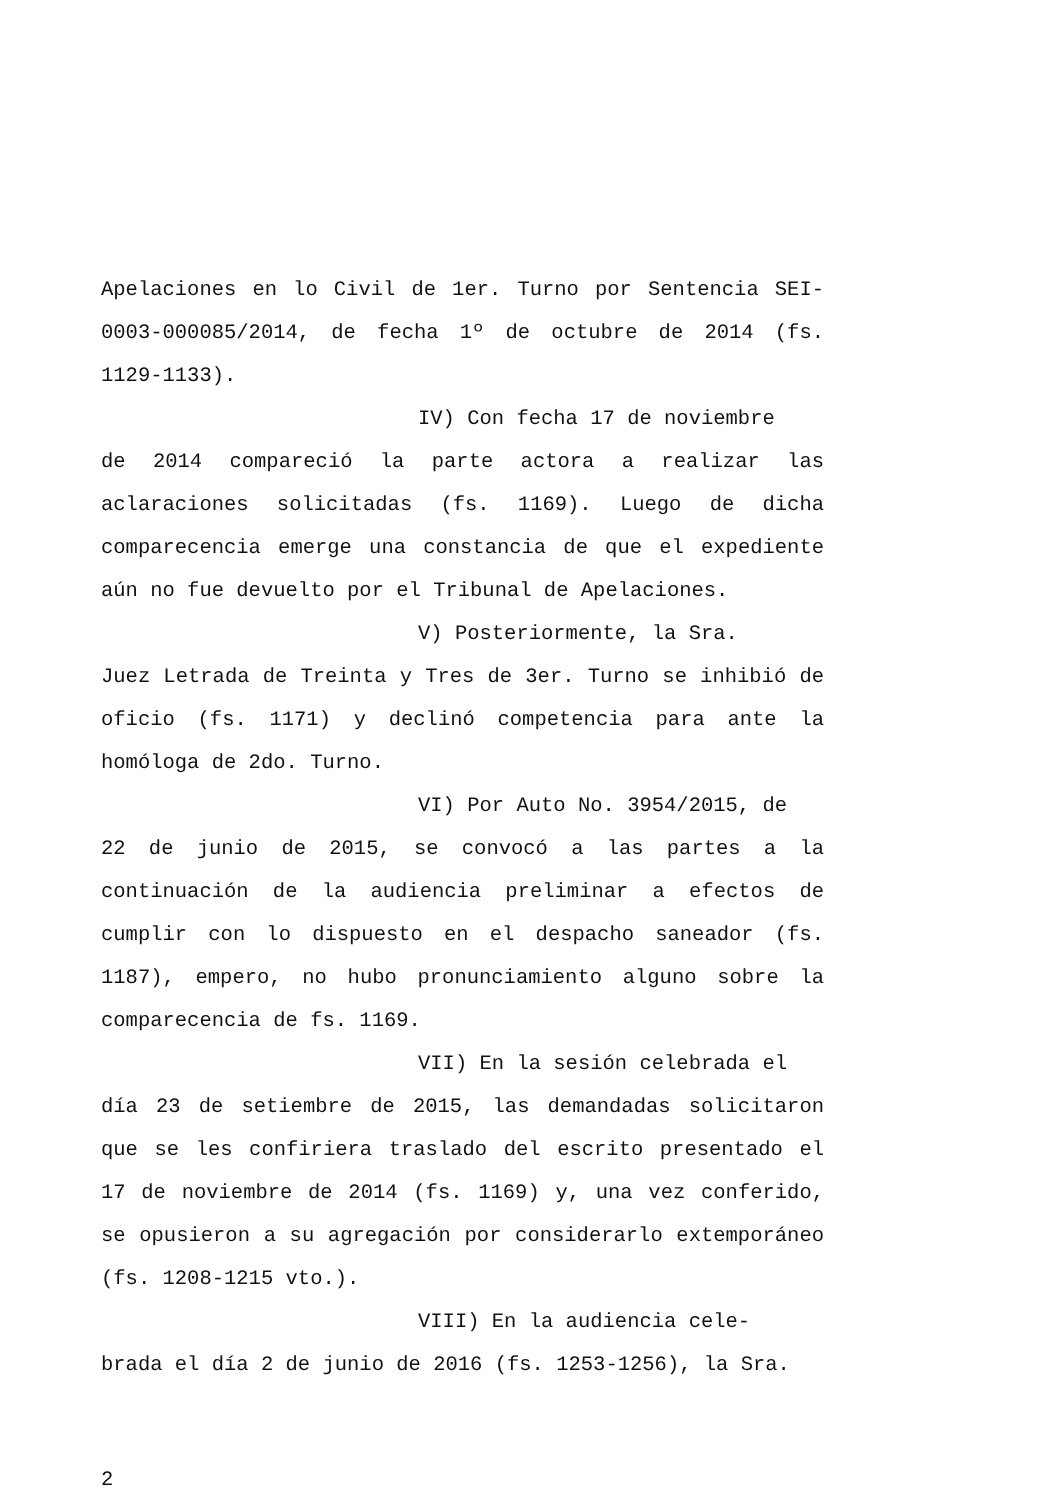Apelaciones en lo Civil de 1er. Turno por Sentencia SEI-0003-000085/2014, de fecha 1º de octubre de 2014 (fs. 1129-1133).
IV) Con fecha 17 de noviembre
de 2014 compareció la parte actora a realizar las aclaraciones solicitadas (fs. 1169). Luego de dicha comparecencia emerge una constancia de que el expediente aún no fue devuelto por el Tribunal de Apelaciones.
V) Posteriormente, la Sra.
Juez Letrada de Treinta y Tres de 3er. Turno se inhibió de oficio (fs. 1171) y declinó competencia para ante la homóloga de 2do. Turno.
VI) Por Auto No. 3954/2015, de
22 de junio de 2015, se convocó a las partes a la continuación de la audiencia preliminar a efectos de cumplir con lo dispuesto en el despacho saneador (fs. 1187), empero, no hubo pronunciamiento alguno sobre la comparecencia de fs. 1169.
VII) En la sesión celebrada el
día 23 de setiembre de 2015, las demandadas solicitaron que se les confiriera traslado del escrito presentado el 17 de noviembre de 2014 (fs. 1169) y, una vez conferido, se opusieron a su agregación por considerarlo extemporáneo (fs. 1208-1215 vto.).
VIII) En la audiencia cele-
brada el día 2 de junio de 2016 (fs. 1253-1256), la Sra.
2